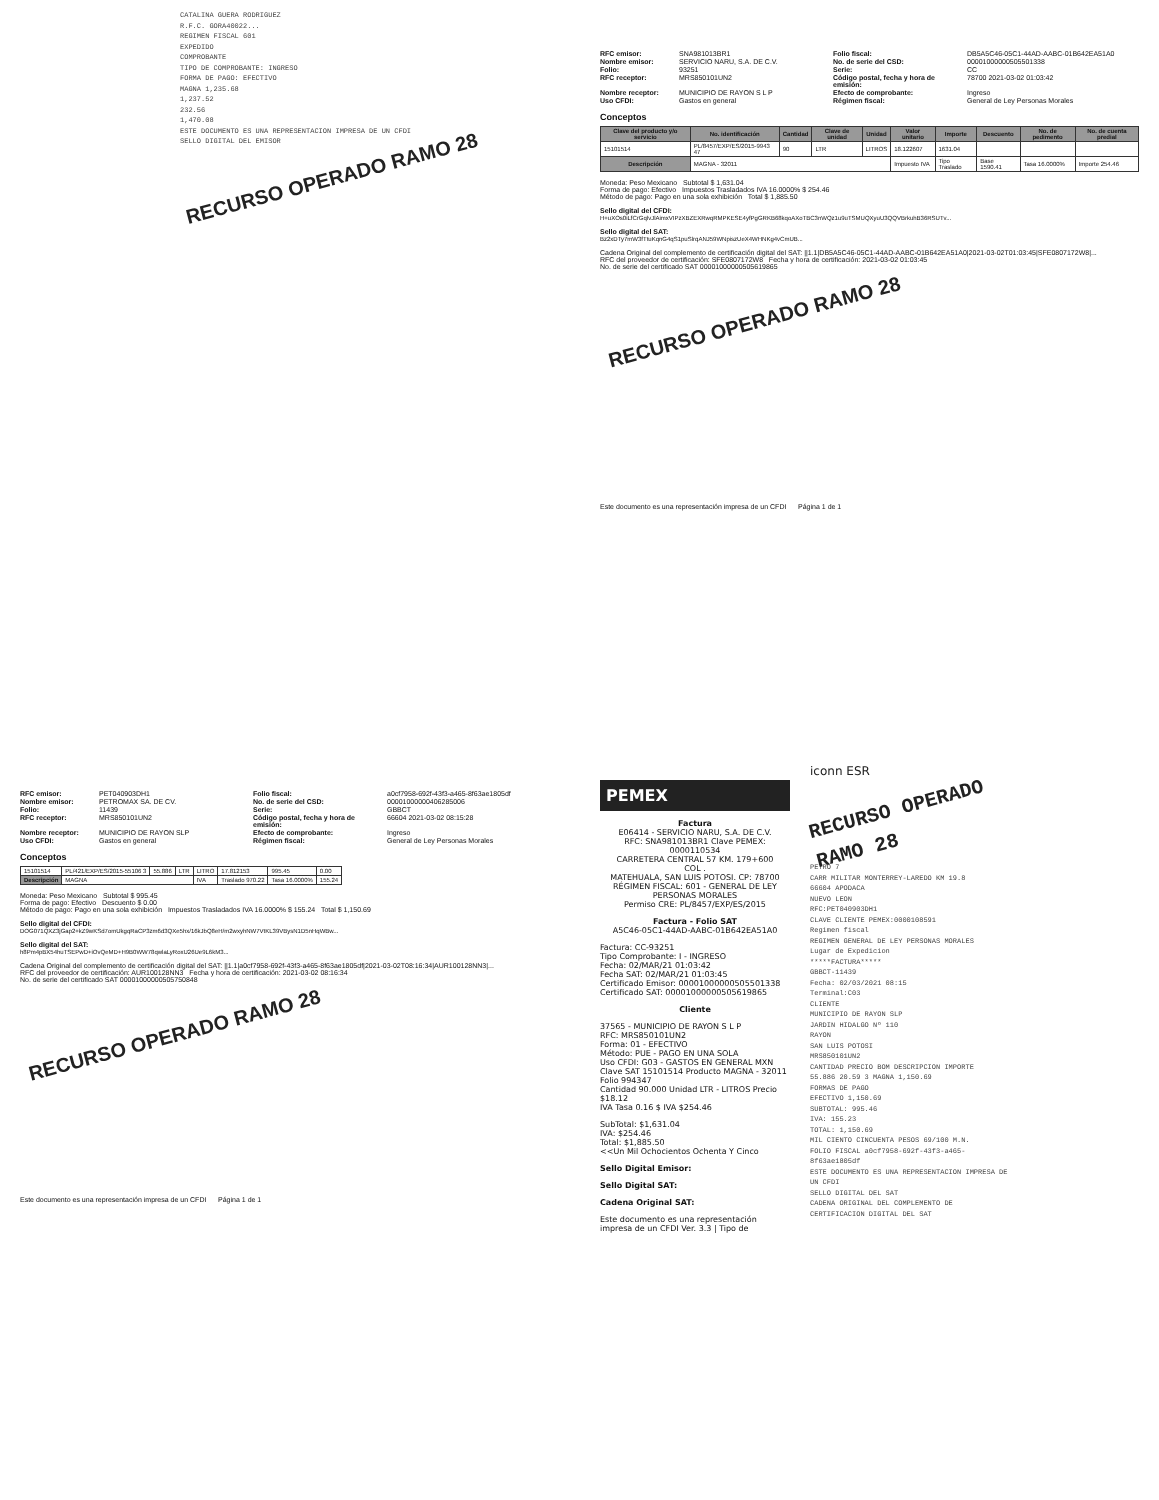CATALINA GUERA RODRIGUEZ
R.F.C. GORA40022...
REGIMEN FISCAL 601
EXPEDIDO
COMPROBANTE
TIPO DE COMPROBANTE: INGRESO
FORMA DE PAGO: EFECTIVO
MAGNA 1,235.68
1,237.52
232.56
1,470.08
ESTE DOCUMENTO ES UNA REPRESENTACION IMPRESA DE UN CFDI
SELLO DIGITAL DEL EMISOR
RECURSO OPERADO RAMO 28
RFC emisor: SNA981013BR1 Folio fiscal: DB5A5C46-05C1-44AD-AABC-01B642EA51A0 Nombre emisor: SERVICIO NARU, S.A. DE C.V. No. de serie del CSD: 00001000000505501338 Folio: 93251 Serie: CC RFC receptor: MRS850101UN2 Código postal, fecha y hora de emisión: 78700 2021-03-02 01:03:42 Nombre receptor: MUNICIPIO DE RAYON S L P Efecto de comprobante: Ingreso Uso CFDI: Gastos en general Régimen fiscal: General de Ley Personas Morales
Conceptos
| Clave del producto y/o servicio | No. identificación | Cantidad | Clave de unidad | Unidad | Valor unitario | Importe | Descuento | No. de pedimento | No. de cuenta predial |
| --- | --- | --- | --- | --- | --- | --- | --- | --- | --- |
| 15101514 | PL/8457/EXP/ES/2015-9943 47 | 90 | LTR | LITROS | 18.122607 | 1631.04 | | | |
| Descripción | MAGNA - 32011 | | | | Impuesto IVA | Tipo Traslado | Base 1590.41 | Tasa 16.0000% | Importe 254.46 |
Moneda: Peso Mexicano Subtotal $ 1,631.04
Forma de pago: Efectivo Impuestos Trasladados IVA 16.0000% $ 254.46
Método de pago: Pago en una sola exhibición Total $ 1,885.50
Sello digital del CFDI:
H+uXOs0iLfCrGqlvJlAimxVIPzXBZEXRwqRMPKESE4yfPgGRKB68kqoAXoTBC3nWQz1u9uTSMUQXyuU3QQVBrkuhB36RSUTv...
Sello digital del SAT:
Bz2xDTy7mW3fTtuKqnG4qS1puSlrqANJ59WNpiszUeX4WHNKg4vCmUB...
Cadena Original del complemento de certificación digital del SAT: ||1.1|DB5A5C46-05C1-44AD-AABC-01B642EA51A0|2021-03-02T01:03:45|SFE0807172W8|...
RFC del proveedor de certificación: SFE0807172W8 Fecha y hora de certificación: 2021-03-02 01:03:45
No. de serie del certificado SAT 00001000000505619865
RECURSO OPERADO RAMO 28
Este documento es una representación impresa de un CFDI Página 1 de 1
RFC emisor: PET040903DH1 Folio fiscal: a0cf7958-692f-43f3-a465-8f63ae1805df Nombre emisor: PETROMAX SA. DE CV. No. de serie del CSD: 00001000000406285006 Folio: 11439 Serie: GBBCT RFC receptor: MRS850101UN2 Código postal, fecha y hora de emisión: 66604 2021-03-02 08:15:28 Nombre receptor: MUNICIPIO DE RAYON SLP Efecto de comprobante: Ingreso Uso CFDI: Gastos en general Régimen fiscal: General de Ley Personas Morales
Conceptos
| 15101514 | PL/421/EXP/ES/2015-55106 3 | 55.886 | LTR | LITRO | 17.812153 | 995.45 | 0.00 |
| Descripción | MAGNA | | | IVA | Traslado 970.22 | Tasa 16.0000% | 155.24 |
Moneda: Peso Mexicano Subtotal $ 995.45
Forma de pago: Efectivo Descuento $ 0.00
Método de pago: Pago en una sola exhibición Impuestos Trasladados IVA 16.0000% $ 155.24 Total $ 1,150.69
Sello digital del CFDI:
DOG071QXZ3jGap2+kZ9wKSd7omUkgqRaCP3zm6d3QXe5hx/16kJbQ8eH/m2wxyhNW7VtKL39VBysN1D5nHqWBw...
Sello digital del SAT:
h8Pm4pBX54huTSEPwD+iOvQeMD+H9B0WW78qwlaLyRoxU26Ue9L6kM3...
Cadena Original del complemento de certificación digital del SAT: ||1.1|a0cf7958-692f-43f3-a465-8f63ae1805df|2021-03-02T08:16:34|AUR100128NN3|...
RFC del proveedor de certificación: AUR100128NN3 Fecha y hora de certificación: 2021-03-02 08:16:34
No. de serie del certificado SAT 00001000000505750848
RECURSO OPERADO RAMO 28
Este documento es una representación impresa de un CFDI Página 1 de 1
PEMEX
Factura
E06414 - SERVICIO NARU, S.A. DE C.V.
RFC: SNA981013BR1 Clave PEMEX: 0000110534
CARRETERA CENTRAL 57 KM. 179+600
COL .
MATEHUALA, SAN LUIS POTOSI. CP: 78700
RÉGIMEN FISCAL: 601 - GENERAL DE LEY PERSONAS MORALES
Permiso CRE: PL/8457/EXP/ES/2015
Factura - Folio SAT
A5C46-05C1-44AD-AABC-01B642EA51A0
Factura: CC-93251
Tipo Comprobante: I - INGRESO
Fecha: 02/MAR/21 01:03:42
Fecha SAT: 02/MAR/21 01:03:45
Certificado Emisor: 00001000000505501338
Certificado SAT: 00001000000505619865
Cliente
37565 - MUNICIPIO DE RAYON S L P
RFC: MRS850101UN2
Forma: 01 - EFECTIVO
Método: PUE - PAGO EN UNA SOLA
Uso CFDI: G03 - GASTOS EN GENERAL MXN
Clave SAT 15101514 Producto MAGNA - 32011 Folio 994347
Cantidad 90.000 Unidad LTR - LITROS Precio $18.12
IVA Tasa 0.16 $ IVA $254.46
SubTotal: $1,631.04
IVA: $254.46
Total: $1,885.50
<<Un Mil Ochocientos Ochenta Y Cinco
Sello Digital Emisor:
Sello Digital SAT:
Cadena Original SAT:
Este documento es una representación impresa de un CFDI Ver. 3.3 | Tipo de
iconn ESR
RECURSO OPERADO RAMO 28
PETRO 7
CARR MILITAR MONTERREY-LAREDO KM 19.8
66604 APODACA
NUEVO LEON
RFC:PET040903DH1
CLAVE CLIENTE PEMEX:0000108591
Regimen fiscal
REGIMEN GENERAL DE LEY PERSONAS MORALES
Lugar de Expedicion
*****FACTURA*****
GBBCT-11439
Fecha: 02/03/2021 08:15
Terminal:C03
CLIENTE
MUNICIPIO DE RAYON SLP
JARDIN HIDALGO Nº 110
RAYON
SAN LUIS POTOSI
MRS850101UN2
CANTIDAD PRECIO BOM DESCRIPCION IMPORTE
55.886 20.59 3 MAGNA 1,150.69
FORMAS DE PAGO
EFECTIVO 1,150.69
SUBTOTAL: 995.46
IVA: 155.23
TOTAL: 1,150.69
MIL CIENTO CINCUENTA PESOS 69/100 M.N.
FOLIO FISCAL a0cf7958-692f-43f3-a465-8f63ae1805df
ESTE DOCUMENTO ES UNA REPRESENTACION IMPRESA DE UN CFDI
SELLO DIGITAL DEL SAT
CADENA ORIGINAL DEL COMPLEMENTO DE CERTIFICACION DIGITAL DEL SAT